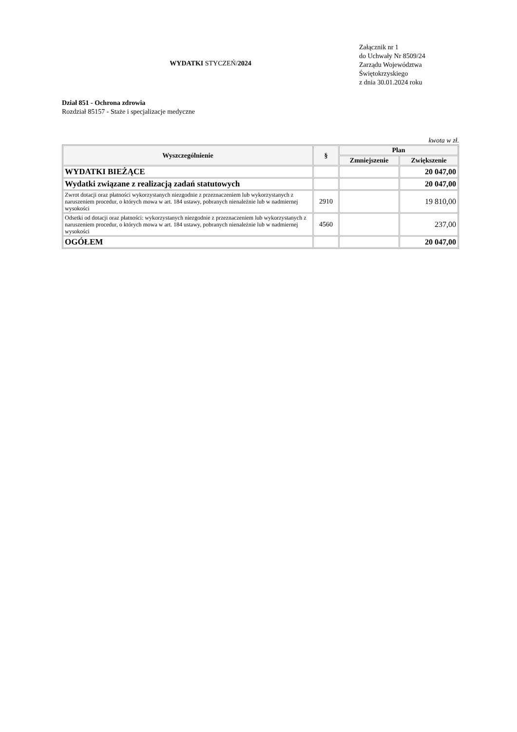WYDATKI STYCZEŃ/2024
Załącznik nr 1
do Uchwały Nr 8509/24
Zarządu Województwa
Świętokrzyskiego
z dnia 30.01.2024 roku
Dział 851 - Ochrona zdrowia
Rozdział 85157 - Staże i specjalizacje medyczne
kwota w zł.
| Wyszczególnienie | § | Plan | |
| --- | --- | --- | --- |
| | | Zmniejszenie | Zwiększenie |
| WYDATKI BIEŻĄCE | | | 20 047,00 |
| Wydatki związane z realizacją zadań statutowych | | | 20 047,00 |
| Zwrot dotacji oraz płatności wykorzystanych niezgodnie z przeznaczeniem lub wykorzystanych z naruszeniem procedur, o których mowa w art. 184 ustawy, pobranych nienależnie lub w nadmiernej wysokości | 2910 | | 19 810,00 |
| Odsetki od dotacji oraz płatności: wykorzystanych niezgodnie z przeznaczeniem lub wykorzystanych z naruszeniem procedur, o których mowa w art. 184 ustawy, pobranych nienależnie lub w nadmiernej wysokości | 4560 | | 237,00 |
| OGÓŁEM | | | 20 047,00 |